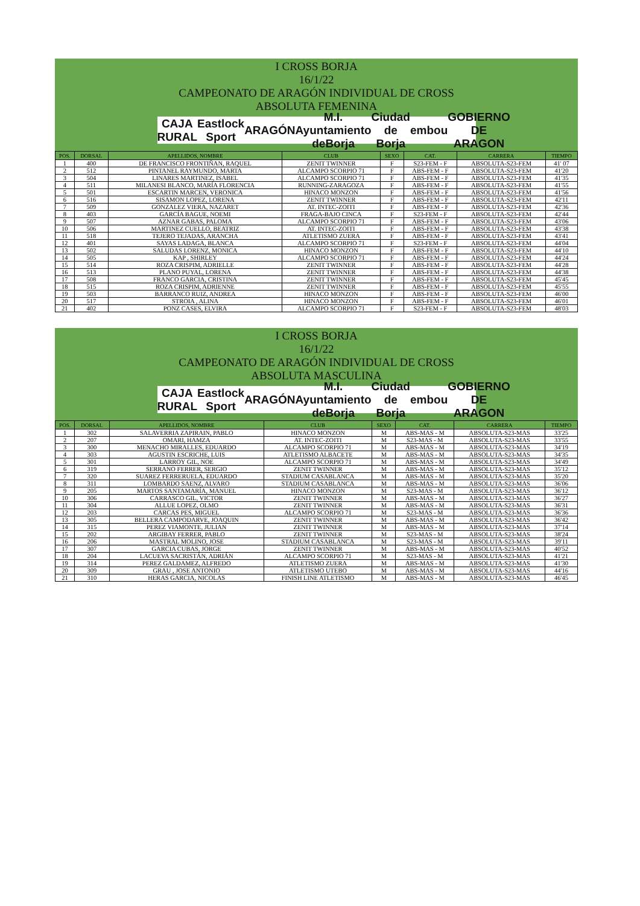I CROSS BORJA
16/1/22
CAMPEONATO DE ARAGÓN INDIVIDUAL DE CROSS
ABSOLUTA FEMENINA
CAJA RURAL Eastlock Sport ARAGÓN M.I. Ayuntamiento deBorja Ciudad de Borja embou GOBIERNO DE ARAGON
| POS. | DORSAL | APELLIDOS, NOMBRE | CLUB | SEXO | CAT. | CARRERA | TIEMPO |
| --- | --- | --- | --- | --- | --- | --- | --- |
| 1 | 400 | DE FRANCISCO FRONTIÑAN, RAQUEL | ZENIT TWINNER | F | S23-FEM - F | ABSOLUTA-S23-FEM | 41' 07 |
| 2 | 512 | PINTANEL RAYMUNDO, MARTA | ALCAMPO SCORPIO 71 | F | ABS-FEM - F | ABSOLUTA-S23-FEM | 41'20 |
| 3 | 504 | LINARES MARTINEZ, ISABEL | ALCAMPO SCORPIO 71 | F | ABS-FEM - F | ABSOLUTA-S23-FEM | 41'35 |
| 4 | 511 | MILANESI BLANCO, MARÍA FLORENCIA | RUNNING-ZARAGOZA | F | ABS-FEM - F | ABSOLUTA-S23-FEM | 41'55 |
| 5 | 501 | ESCARTIN MARCEN, VERONICA | HINACO MONZON | F | ABS-FEM - F | ABSOLUTA-S23-FEM | 41'56 |
| 6 | 516 | SISAMON LOPEZ, LORENA | ZENIT TWINNER | F | ABS-FEM - F | ABSOLUTA-S23-FEM | 42'11 |
| 7 | 509 | GONZALEZ VIERA, NAZARET | AT. INTEC-ZOITI | F | ABS-FEM - F | ABSOLUTA-S23-FEM | 42'36 |
| 8 | 403 | GARCÍA BAGUE, NOEMI | FRAGA-BAJO CINCA | F | S23-FEM - F | ABSOLUTA-S23-FEM | 42'44 |
| 9 | 507 | AZNAR GABAS, PALOMA | ALCAMPO SCORPIO 71 | F | ABS-FEM - F | ABSOLUTA-S23-FEM | 43'06 |
| 10 | 506 | MARTINEZ CUELLO, BEATRIZ | AT. INTEC-ZOITI | F | ABS-FEM - F | ABSOLUTA-S23-FEM | 43'38 |
| 11 | 518 | TEJERO TEJADAS, ARANCHA | ATLETISMO ZUERA | F | ABS-FEM - F | ABSOLUTA-S23-FEM | 43'41 |
| 12 | 401 | SAYAS LADAGA, BLANCA | ALCAMPO SCORPIO 71 | F | S23-FEM - F | ABSOLUTA-S23-FEM | 44'04 |
| 13 | 502 | SALUDAS LORENZ, MONICA | HINACO MONZON | F | ABS-FEM - F | ABSOLUTA-S23-FEM | 44'10 |
| 14 | 505 | KAP , SHIRLEY | ALCAMPO SCORPIO 71 | F | ABS-FEM - F | ABSOLUTA-S23-FEM | 44'24 |
| 15 | 514 | ROZA CRISPIM, ADRIELLE | ZENIT TWINNER | F | ABS-FEM - F | ABSOLUTA-S23-FEM | 44'28 |
| 16 | 513 | PLANO PUYAL, LORENA | ZENIT TWINNER | F | ABS-FEM - F | ABSOLUTA-S23-FEM | 44'38 |
| 17 | 508 | FRANCO GARCIA, CRISTINA | ZENIT TWINNER | F | ABS-FEM - F | ABSOLUTA-S23-FEM | 45'45 |
| 18 | 515 | ROZA CRISPIM, ADRIENNE | ZENIT TWINNER | F | ABS-FEM - F | ABSOLUTA-S23-FEM | 45'55 |
| 19 | 503 | BARRANCO RUIZ, ANDREA | HINACO MONZON | F | ABS-FEM - F | ABSOLUTA-S23-FEM | 46'00 |
| 20 | 517 | STROIA , ALINA | HINACO MONZON | F | ABS-FEM - F | ABSOLUTA-S23-FEM | 46'01 |
| 21 | 402 | PONZ CASES, ELVIRA | ALCAMPO SCORPIO 71 | F | S23-FEM - F | ABSOLUTA-S23-FEM | 48'03 |
I CROSS BORJA
16/1/22
CAMPEONATO DE ARAGÓN INDIVIDUAL DE CROSS
ABSOLUTA MASCULINA
CAJA RURAL Eastlock Sport ARAGÓN M.I. Ayuntamiento deBorja Ciudad de Borja embou GOBIERNO DE ARAGON
| POS. | DORSAL | APELLIDOS, NOMBRE | CLUB | SEXO | CAT. | CARRERA | TIEMPO |
| --- | --- | --- | --- | --- | --- | --- | --- |
| 1 | 302 | SALAVERRIA ZAPIRAIN, PABLO | HINACO MONZON | M | ABS-MAS - M | ABSOLUTA-S23-MAS | 33'25 |
| 2 | 207 | OMARI, HAMZA | AT. INTEC-ZOITI | M | S23-MAS - M | ABSOLUTA-S23-MAS | 33'55 |
| 3 | 300 | MENACHO MIRALLES, EDUARDO | ALCAMPO SCORPIO 71 | M | ABS-MAS - M | ABSOLUTA-S23-MAS | 34'19 |
| 4 | 303 | AGUSTIN ESCRICHE, LUIS | ATLETISMO ALBACETE | M | ABS-MAS - M | ABSOLUTA-S23-MAS | 34'35 |
| 5 | 301 | LARROY GIL, NOE | ALCAMPO SCORPIO 71 | M | ABS-MAS - M | ABSOLUTA-S23-MAS | 34'49 |
| 6 | 319 | SERRANO FERRER, SERGIO | ZENIT TWINNER | M | ABS-MAS - M | ABSOLUTA-S23-MAS | 35'12 |
| 7 | 320 | SUAREZ FERRERUELA, EDUARDO | STADIUM CASABLANCA | M | ABS-MAS - M | ABSOLUTA-S23-MAS | 35'20 |
| 8 | 311 | LOMBARDO SAENZ, ALVARO | STADIUM CASABLANCA | M | ABS-MAS - M | ABSOLUTA-S23-MAS | 36'06 |
| 9 | 205 | MARTOS SANTAMARÍA, MANUEL | HINACO MONZON | M | S23-MAS - M | ABSOLUTA-S23-MAS | 36'12 |
| 10 | 306 | CARRASCO GIL, VICTOR | ZENIT TWINNER | M | ABS-MAS - M | ABSOLUTA-S23-MAS | 36'27 |
| 11 | 304 | ALLUE LOPEZ, OLMO | ZENIT TWINNER | M | ABS-MAS - M | ABSOLUTA-S23-MAS | 36'31 |
| 12 | 203 | CARCAS PES, MIGUEL | ALCAMPO SCORPIO 71 | M | S23-MAS - M | ABSOLUTA-S23-MAS | 36'36 |
| 13 | 305 | BELLERA CAMPODARVE, JOAQUIN | ZENIT TWINNER | M | ABS-MAS - M | ABSOLUTA-S23-MAS | 36'42 |
| 14 | 315 | PEREZ VIAMONTE, JULIAN | ZENIT TWINNER | M | ABS-MAS - M | ABSOLUTA-S23-MAS | 37'14 |
| 15 | 202 | ARGIBAY FERRER, PABLO | ZENIT TWINNER | M | S23-MAS - M | ABSOLUTA-S23-MAS | 38'24 |
| 16 | 206 | MASTRAL MOLINO, JOSE | STADIUM CASABLANCA | M | S23-MAS - M | ABSOLUTA-S23-MAS | 39'11 |
| 17 | 307 | GARCIA CUBAS, JORGE | ZENIT TWINNER | M | ABS-MAS - M | ABSOLUTA-S23-MAS | 40'52 |
| 18 | 204 | LACUEVA SACRISTÁN, ADRIÁN | ALCAMPO SCORPIO 71 | M | S23-MAS - M | ABSOLUTA-S23-MAS | 41'21 |
| 19 | 314 | PEREZ GALDAMEZ, ALFREDO | ATLETISMO ZUERA | M | ABS-MAS - M | ABSOLUTA-S23-MAS | 41'30 |
| 20 | 309 | GRAU , JOSE ANTONIO | ATLETISMO UTEBO | M | ABS-MAS - M | ABSOLUTA-S23-MAS | 44'16 |
| 21 | 310 | HERAS GARCIA, NICOLAS | FINISH LINE ATLETISMO | M | ABS-MAS - M | ABSOLUTA-S23-MAS | 46'45 |